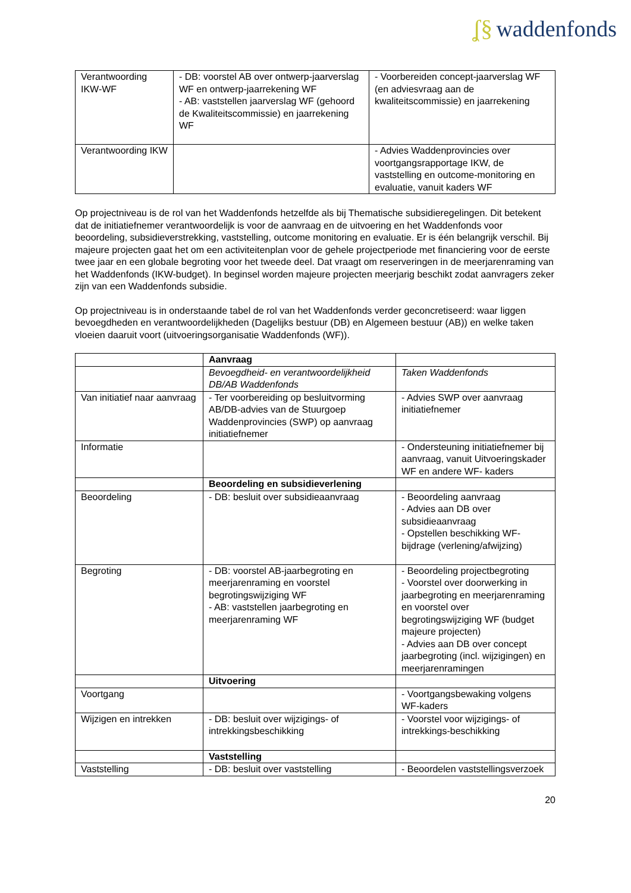ʆ§ waddenfonds
| Verantwoording IKW-WF | - DB: voorstel AB over ontwerp-jaarverslag WF en ontwerp-jaarrekening WF - AB: vaststellen jaarverslag WF (gehoord de Kwaliteitscommissie) en jaarrekening WF | - Voorbereiden concept-jaarverslag WF (en adviesvraag aan de kwaliteitscommissie) en jaarrekening |
| Verantwoording IKW | | - Advies Waddenprovincies over voortgangsrapportage IKW, de vaststelling en outcome-monitoring en evaluatie, vanuit kaders WF |
Op projectniveau is de rol van het Waddenfonds hetzelfde als bij Thematische subsidieregelingen. Dit betekent dat de initiatiefnemer verantwoordelijk is voor de aanvraag en de uitvoering en het Waddenfonds voor beoordeling, subsidieverstrekking, vaststelling, outcome monitoring en evaluatie. Er is één belangrijk verschil. Bij majeure projecten gaat het om een activiteitenplan voor de gehele projectperiode met financiering voor de eerste twee jaar en een globale begroting voor het tweede deel. Dat vraagt om reserveringen in de meerjarenraming van het Waddenfonds (IKW-budget). In beginsel worden majeure projecten meerjarig beschikt zodat aanvragers zeker zijn van een Waddenfonds subsidie.
Op projectniveau is in onderstaande tabel de rol van het Waddenfonds verder geconcretiseerd: waar liggen bevoegdheden en verantwoordelijkheden (Dagelijks bestuur (DB) en Algemeen bestuur (AB)) en welke taken vloeien daaruit voort (uitvoeringsorganisatie Waddenfonds (WF)).
| | Aanvraag | |
| | Bevoegdheid- en verantwoordelijkheid DB/AB Waddenfonds | Taken Waddenfonds |
| Van initiatief naar aanvraag | - Ter voorbereiding op besluitvorming AB/DB-advies van de Stuurgoep Waddenprovincies (SWP) op aanvraag initiatiefnemer | - Advies SWP over aanvraag initiatiefnemer |
| Informatie | | - Ondersteuning initiatiefnemer bij aanvraag, vanuit Uitvoeringskader WF en andere WF- kaders |
| | Beoordeling en subsidieverlening | |
| Beoordeling | - DB: besluit over subsidieaanvraag | - Beoordeling aanvraag - Advies aan DB over subsidieaanvraag - Opstellen beschikking WF-bijdrage (verlening/afwijzing) |
| Begroting | - DB: voorstel AB-jaarbegroting en meerjarenraming en voorstel begrotingswijziging WF - AB: vaststellen jaarbegroting en meerjarenraming WF | - Beoordeling projectbegroting - Voorstel over doorwerking in jaarbegroting en meerjarenraming en voorstel over begrotingswijziging WF (budget majeure projecten) - Advies aan DB over concept jaarbegroting (incl. wijzigingen) en meerjarenramingen |
| | Uitvoering | |
| Voortgang | | - Voortgangsbewaking volgens WF-kaders |
| Wijzigen en intrekken | - DB: besluit over wijzigings- of intrekkingsbeschikking | - Voorstel voor wijzigings- of intrekkings-beschikking |
| | Vaststelling | |
| Vaststelling | - DB: besluit over vaststelling | - Beoordelen vaststellingsverzoek |
20